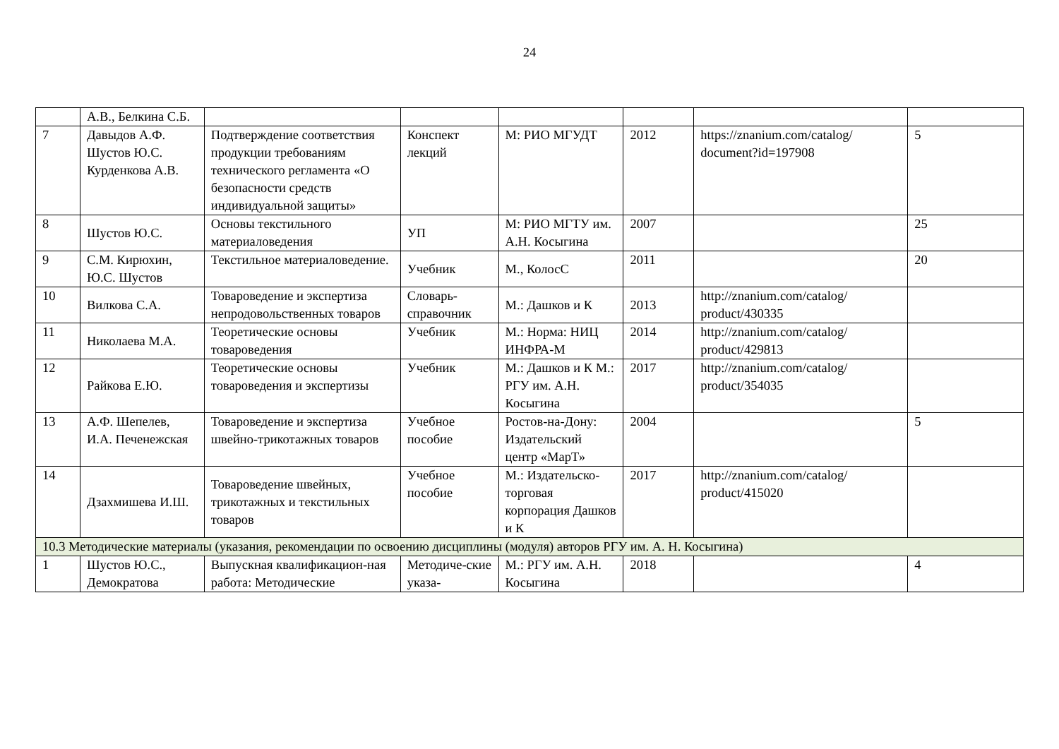24
| | А.В., Белкина С.Б. | | | | | | |
| 7 | Давыдов А.Ф. Шустов Ю.С. Курденкова А.В. | Подтверждение соответствия продукции требованиям технического регламента «О безопасности средств индивидуальной защиты» | Конспект лекций | М: РИО МГУДТ | 2012 | https://znanium.com/catalog/ document?id=197908 | 5 |
| 8 | Шустов Ю.С. | Основы текстильного материаловедения | УП | М: РИО МГТУ им. А.Н. Косыгина | 2007 | | 25 |
| 9 | С.М. Кирюхин, Ю.С. Шустов | Текстильное материаловедение. | Учебник | М., КолосС | 2011 | | 20 |
| 10 | Вилкова С.А. | Товароведение и экспертиза непродовольственных товаров | Словарь-справочник | М.: Дашков и К | 2013 | http://znanium.com/catalog/ product/430335 | |
| 11 | Николаева М.А. | Теоретические основы товароведения | Учебник | М.: Норма: НИЦ ИНФРА-М | 2014 | http://znanium.com/catalog/ product/429813 | |
| 12 | Райкова Е.Ю. | Теоретические основы товароведения и экспертизы | Учебник | М.: Дашков и К М.: РГУ им. А.Н. Косыгина | 2017 | http://znanium.com/catalog/ product/354035 | |
| 13 | А.Ф. Шепелев, И.А. Печенежская | Товароведение и экспертиза швейно-трикотажных товаров | Учебное пособие | Ростов-на-Дону: Издательский центр «МарТ» | 2004 | | 5 |
| 14 | Дзахмишева И.Ш. | Товароведение швейных, трикотажных и текстильных товаров | Учебное пособие | М.: Издательско-торговая корпорация Дашков и К | 2017 | http://znanium.com/catalog/ product/415020 | |
| 10.3 Методические материалы (указания, рекомендации по освоению дисциплины (модуля) авторов РГУ им. А. Н. Косыгина) | | | | | | | |
| 1 | Шустов Ю.С., Демократова | Выпускная квалификацион-ная работа: Методические | Методиче-ские указа- | М.: РГУ им. А.Н. Косыгина | 2018 | | 4 |